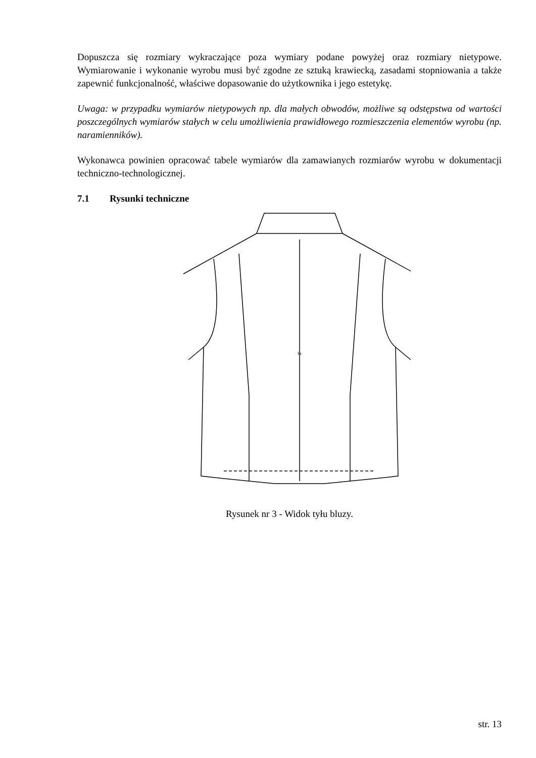Dopuszcza się rozmiary wykraczające poza wymiary podane powyżej oraz rozmiary nietypowe. Wymiarowanie i wykonanie wyrobu musi być zgodne ze sztuką krawiecką, zasadami stopniowania a także zapewnić funkcjonalność, właściwe dopasowanie do użytkownika i jego estetykę.
Uwaga: w przypadku wymiarów nietypowych np. dla małych obwodów, możliwe są odstępstwa od wartości poszczególnych wymiarów stałych w celu umożliwienia prawidłowego rozmieszczenia elementów wyrobu (np. naramienników).
Wykonawca powinien opracować tabele wymiarów dla zamawianych rozmiarów wyrobu w dokumentacji techniczno-technologicznej.
7.1 Rysunki techniczne
1a
Rysunek nr 3 - Widok tyłu bluzy.
str. 13